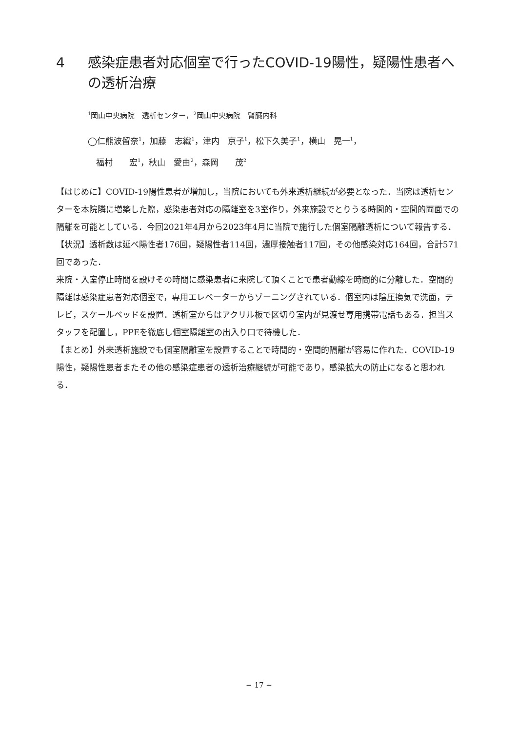4 感染症患者対応個室で行ったCOVID-19陽性，疑陽性患者への透析治療
<sup>1</sup> 岡山中央病院　透析センター，<sup>2</sup>岡山中央病院　腎臓内科
◯仁熊波留奈<sup>1</sup>，加藤　志織<sup>1</sup>，津内　京子<sup>1</sup>，松下久美子<sup>1</sup>，横山　晃一<sup>1</sup>，
　福村　　宏<sup>1</sup>，秋山　愛由<sup>2</sup>，森岡　　茂<sup>2</sup>
【はじめに】COVID-19陽性患者が増加し，当院においても外来透析継続が必要となった．当院は透析センターを本院隣に増築した際，感染患者対応の隔離室を3室作り，外来施設でとりうる時間的・空間的両面での隔離を可能としている．今回2021年4月から2023年4月に当院で施行した個室隔離透析について報告する．
【状況】透析数は延べ陽性者176回，疑陽性者114回，濃厚接触者117回，その他感染対応164回，合計571回であった．
来院・入室停止時間を設けその時間に感染患者に来院して頂くことで患者動線を時間的に分離した．空間的隔離は感染症患者対応個室で，専用エレベーターからゾーニングされている．個室内は陰圧換気で洗面，テレビ，スケールベッドを設置．透析室からはアクリル板で区切り室内が見渡せ専用携帯電話もある．担当スタッフを配置し，PPEを徹底し個室隔離室の出入り口で待機した．
【まとめ】外来透析施設でも個室隔離室を設置することで時間的・空間的隔離が容易に作れた．COVID-19陽性，疑陽性患者またその他の感染症患者の透析治療継続が可能であり，感染拡大の防止になると思われる．
− 17 −